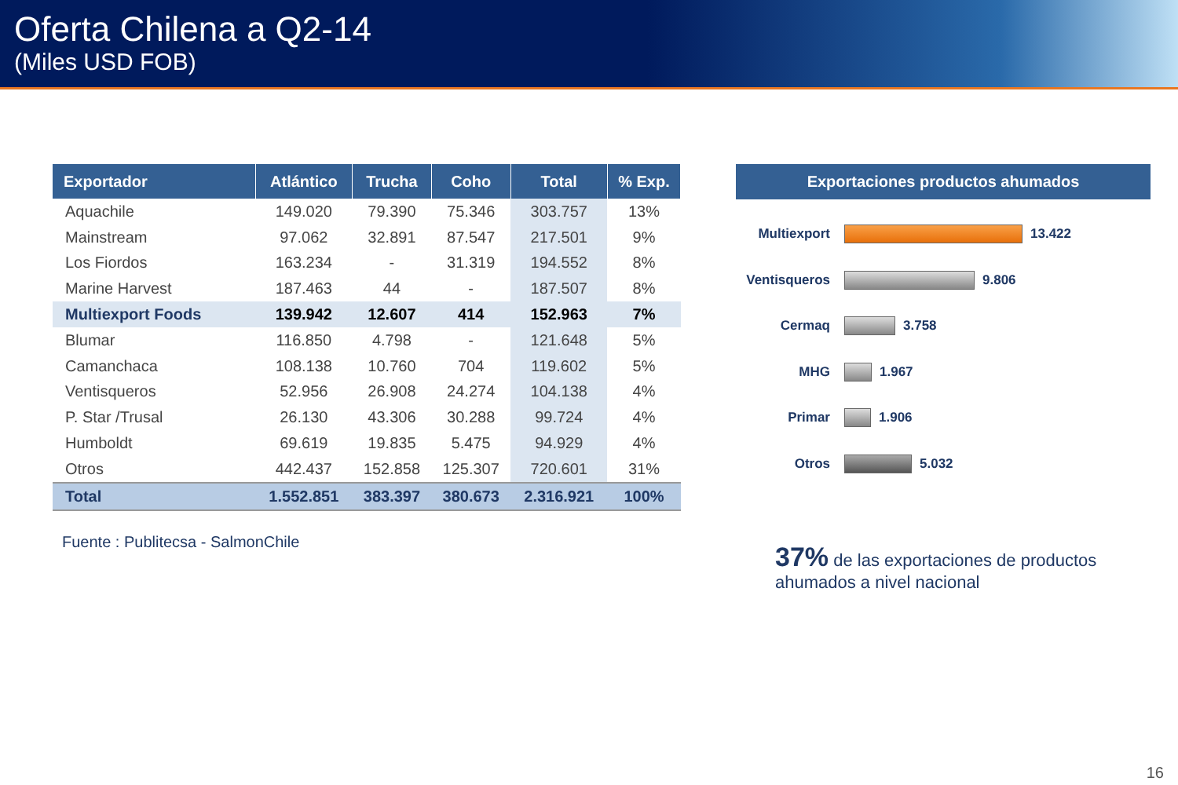Oferta Chilena a Q2-14
(Miles USD FOB)
| Exportador | Atlántico | Trucha | Coho | Total | % Exp. |
| --- | --- | --- | --- | --- | --- |
| Aquachile | 149.020 | 79.390 | 75.346 | 303.757 | 13% |
| Mainstream | 97.062 | 32.891 | 87.547 | 217.501 | 9% |
| Los Fiordos | 163.234 | - | 31.319 | 194.552 | 8% |
| Marine Harvest | 187.463 | 44 | - | 187.507 | 8% |
| Multiexport Foods | 139.942 | 12.607 | 414 | 152.963 | 7% |
| Blumar | 116.850 | 4.798 | - | 121.648 | 5% |
| Camanchaca | 108.138 | 10.760 | 704 | 119.602 | 5% |
| Ventisqueros | 52.956 | 26.908 | 24.274 | 104.138 | 4% |
| P. Star /Trusal | 26.130 | 43.306 | 30.288 | 99.724 | 4% |
| Humboldt | 69.619 | 19.835 | 5.475 | 94.929 | 4% |
| Otros | 442.437 | 152.858 | 125.307 | 720.601 | 31% |
| Total | 1.552.851 | 383.397 | 380.673 | 2.316.921 | 100% |
Fuente : Publitecsa - SalmonChile
Exportaciones productos ahumados
Multiexport
13.422
Ventisqueros
9.806
Cermaq
3.758
MHG
1.967
Primar
1.906
Otros
5.032
37% de las exportaciones de productos ahumados a nivel nacional
16